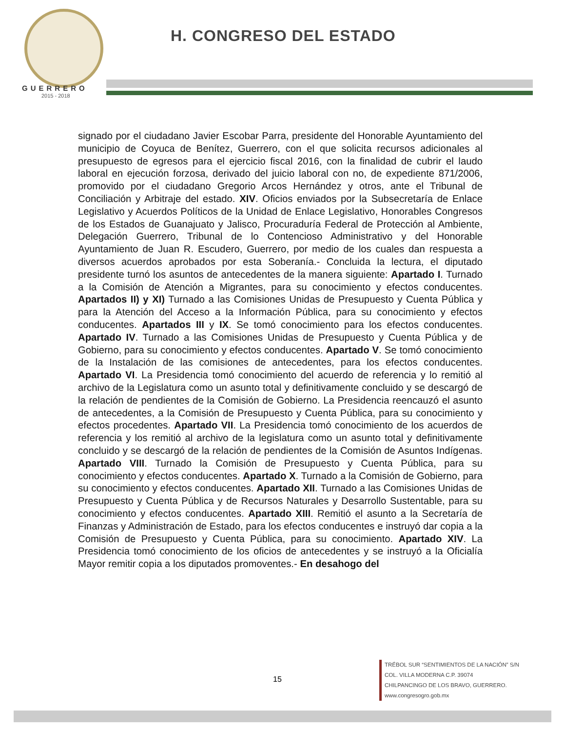GUERRERO
2015 - 2018
H. CONGRESO DEL ESTADO
signado por el ciudadano Javier Escobar Parra, presidente del Honorable Ayuntamiento del municipio de Coyuca de Benítez, Guerrero, con el que solicita recursos adicionales al presupuesto de egresos para el ejercicio fiscal 2016, con la finalidad de cubrir el laudo laboral en ejecución forzosa, derivado del juicio laboral con no, de expediente 871/2006, promovido por el ciudadano Gregorio Arcos Hernández y otros, ante el Tribunal de Conciliación y Arbitraje del estado. XIV. Oficios enviados por la Subsecretaría de Enlace Legislativo y Acuerdos Políticos de la Unidad de Enlace Legislativo, Honorables Congresos de los Estados de Guanajuato y Jalisco, Procuraduría Federal de Protección al Ambiente, Delegación Guerrero, Tribunal de lo Contencioso Administrativo y del Honorable Ayuntamiento de Juan R. Escudero, Guerrero, por medio de los cuales dan respuesta a diversos acuerdos aprobados por esta Soberanía.- Concluida la lectura, el diputado presidente turnó los asuntos de antecedentes de la manera siguiente: Apartado I. Turnado a la Comisión de Atención a Migrantes, para su conocimiento y efectos conducentes. Apartados II) y XI) Turnado a las Comisiones Unidas de Presupuesto y Cuenta Pública y para la Atención del Acceso a la Información Pública, para su conocimiento y efectos conducentes. Apartados III y IX. Se tomó conocimiento para los efectos conducentes. Apartado IV. Turnado a las Comisiones Unidas de Presupuesto y Cuenta Pública y de Gobierno, para su conocimiento y efectos conducentes. Apartado V. Se tomó conocimiento de la Instalación de las comisiones de antecedentes, para los efectos conducentes. Apartado VI. La Presidencia tomó conocimiento del acuerdo de referencia y lo remitió al archivo de la Legislatura como un asunto total y definitivamente concluido y se descargó de la relación de pendientes de la Comisión de Gobierno. La Presidencia reencauzó el asunto de antecedentes, a la Comisión de Presupuesto y Cuenta Pública, para su conocimiento y efectos procedentes. Apartado VII. La Presidencia tomó conocimiento de los acuerdos de referencia y los remitió al archivo de la legislatura como un asunto total y definitivamente concluido y se descargó de la relación de pendientes de la Comisión de Asuntos Indígenas. Apartado VIII. Turnado la Comisión de Presupuesto y Cuenta Pública, para su conocimiento y efectos conducentes. Apartado X. Turnado a la Comisión de Gobierno, para su conocimiento y efectos conducentes. Apartado XII. Turnado a las Comisiones Unidas de Presupuesto y Cuenta Pública y de Recursos Naturales y Desarrollo Sustentable, para su conocimiento y efectos conducentes. Apartado XIII. Remitió el asunto a la Secretaría de Finanzas y Administración de Estado, para los efectos conducentes e instruyó dar copia a la Comisión de Presupuesto y Cuenta Pública, para su conocimiento. Apartado XIV. La Presidencia tomó conocimiento de los oficios de antecedentes y se instruyó a la Oficialía Mayor remitir copia a los diputados promoventes.- En desahogo del
15
TRÉBOL SUR “SENTIMIENTOS DE LA NACIÓN” S/N
COL. VILLA MODERNA C.P. 39074
CHILPANCINGO DE LOS BRAVO, GUERRERO.
www.congresogro.gob.mx